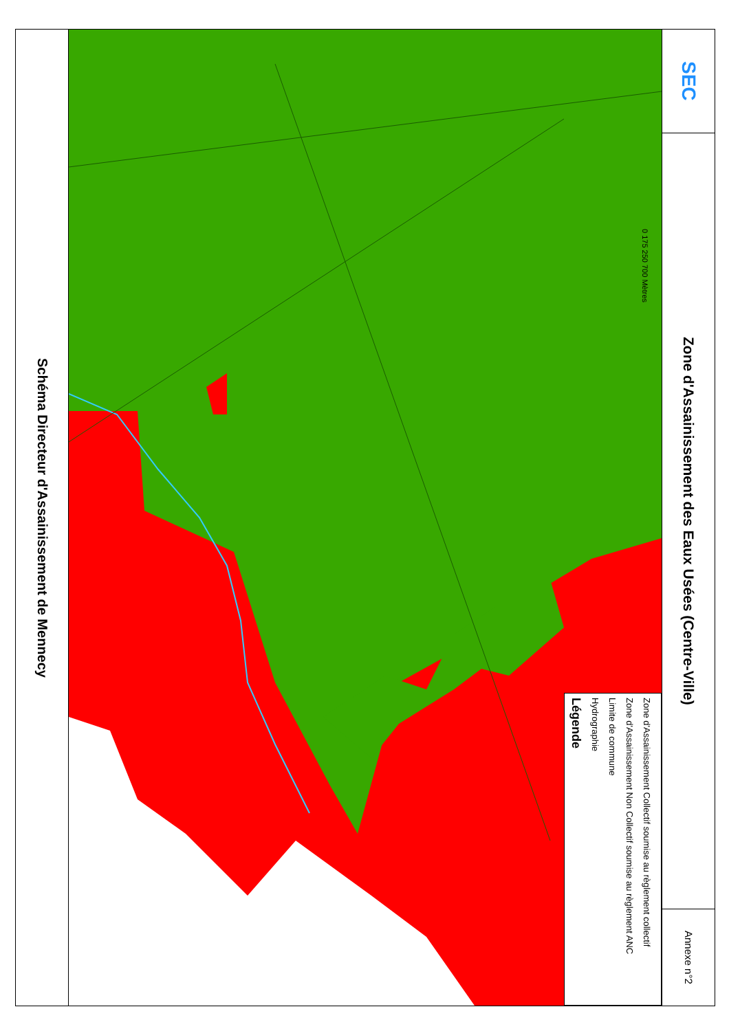Schéma Directeur d'Assainissement de Mennecy
0 175 250 700 Mètres
Légende
Hydrographie
Limite de commune
Zone d'Assainissement Non Collectif soumise au règlement ANC
Zone d'Assainissement Collectif soumise au règlement collectif
SEC
Zone d'Assainissement des Eaux Usées (Centre-Ville)
Annexe n°2